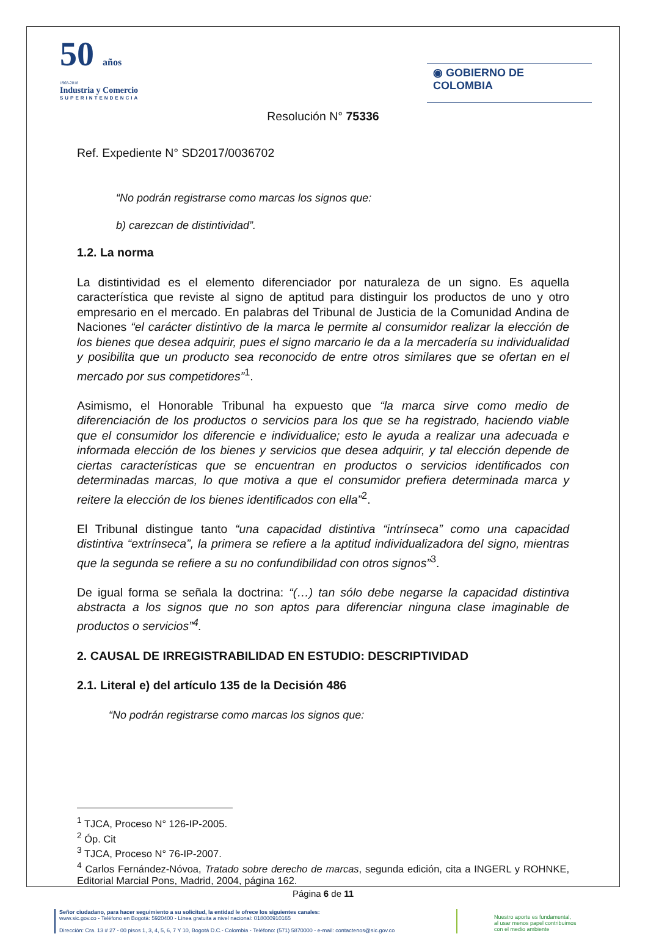50 años
1968-2018
Industria y Comercio
SUPERINTENDENCIA
◉ GOBIERNO DE COLOMBIA
Resolución N° 75336
Ref. Expediente N° SD2017/0036702
“No podrán registrarse como marcas los signos que:
b) carezcan de distintividad”.
1.2. La norma
La distintividad es el elemento diferenciador por naturaleza de un signo. Es aquella característica que reviste al signo de aptitud para distinguir los productos de uno y otro empresario en el mercado. En palabras del Tribunal de Justicia de la Comunidad Andina de Naciones “el carácter distintivo de la marca le permite al consumidor realizar la elección de los bienes que desea adquirir, pues el signo marcario le da a la mercadería su individualidad y posibilita que un producto sea reconocido de entre otros similares que se ofertan en el mercado por sus competidores”<sup>1</sup>.
Asimismo, el Honorable Tribunal ha expuesto que “la marca sirve como medio de diferenciación de los productos o servicios para los que se ha registrado, haciendo viable que el consumidor los diferencie e individualice; esto le ayuda a realizar una adecuada e informada elección de los bienes y servicios que desea adquirir, y tal elección depende de ciertas características que se encuentran en productos o servicios identificados con determinadas marcas, lo que motiva a que el consumidor prefiera determinada marca y reitere la elección de los bienes identificados con ella”<sup>2</sup>.
El Tribunal distingue tanto “una capacidad distintiva “intrínseca” como una capacidad distintiva “extrínseca”, la primera se refiere a la aptitud individualizadora del signo, mientras que la segunda se refiere a su no confundibilidad con otros signos”<sup>3</sup>.
De igual forma se señala la doctrina: “(…) tan sólo debe negarse la capacidad distintiva abstracta a los signos que no son aptos para diferenciar ninguna clase imaginable de productos o servicios”<sup>4</sup>.
2. CAUSAL DE IRREGISTRABILIDAD EN ESTUDIO: DESCRIPTIVIDAD
2.1. Literal e) del artículo 135 de la Decisión 486
“No podrán registrarse como marcas los signos que:
<sup>1</sup> TJCA, Proceso N° 126-IP-2005.
<sup>2</sup> Óp. Cit
<sup>3</sup> TJCA, Proceso N° 76-IP-2007.
<sup>4</sup> Carlos Fernández-Nóvoa, Tratado sobre derecho de marcas, segunda edición, cita a INGERL y ROHNKE, Editorial Marcial Pons, Madrid, 2004, página 162.
Página 6 de 11
Señor ciudadano, para hacer seguimiento a su solicitud, la entidad le ofrece los siguientes canales:
www.sic.gov.co - Teléfono en Bogotá: 5920400 - Línea gratuita a nivel nacional: 018000910165
Dirección: Cra. 13 # 27 - 00 pisos 1, 3, 4, 5, 6, 7 Y 10, Bogotá D.C.- Colombia - Teléfono: (571) 5870000 - e-mail: contactenos@sic.gov.co
Nuestro aporte es fundamental,
al usar menos papel contribuimos
con el medio ambiente